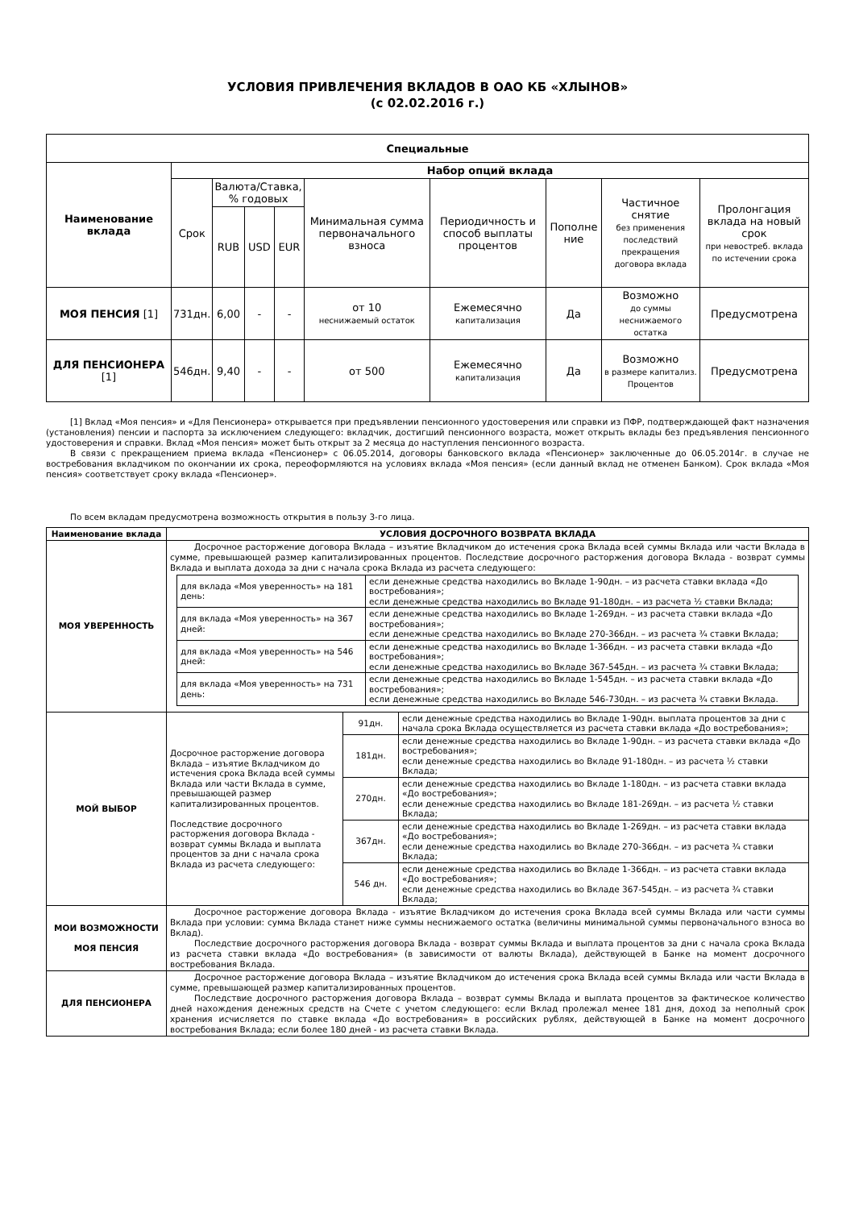УСЛОВИЯ ПРИВЛЕЧЕНИЯ ВКЛАДОВ В ОАО КБ «ХЛЫНОВ»
(с 02.02.2016 г.)
| Специальные | | | | | | | | | |
| --- | --- | --- | --- | --- | --- | --- | --- | --- | --- |
| Наименование вклада | Набор опций вклада | | | | | | | | |
| | Срок | Валюта/Ставка, % годовых | | | Минимальная сумма первоначального взноса | Периодичность и способ выплаты процентов | Пополне ние | Частичное снятие без применения последствий прекращения договора вклада | Пролонгация вклада на новый срок при невостреб. вклада по истечении срока |
| | | RUB | USD | EUR | | | | | |
| МОЯ ПЕНСИЯ [1] | 731дн. | 6,00 | - | - | от 10 неснижаемый остаток | Ежемесячно капитализация | Да | Возможно до суммы неснижаемого остатка | Предусмотрена |
| ДЛЯ ПЕНСИОНЕРА [1] | 546дн. | 9,40 | - | - | от 500 | Ежемесячно капитализация | Да | Возможно в размере капитализ. Процентов | Предусмотрена |
[1] Вклад «Моя пенсия» и «Для Пенсионера» открывается при предъявлении пенсионного удостоверения или справки из ПФР, подтверждающей факт назначения (установления) пенсии и паспорта за исключением следующего: вкладчик, достигший пенсионного возраста, может открыть вклады без предъявления пенсионного удостоверения и справки. Вклад «Моя пенсия» может быть открыт за 2 месяца до наступления пенсионного возраста.
В связи с прекращением приема вклада «Пенсионер» с 06.05.2014, договоры банковского вклада «Пенсионер» заключенные до 06.05.2014г. в случае не востребования вкладчиком по окончании их срока, переоформляются на условиях вклада «Моя пенсия» (если данный вклад не отменен Банком). Срок вклада «Моя пенсия» соответствует сроку вклада «Пенсионер».
По всем вкладам предусмотрена возможность открытия в пользу 3-го лица.
| Наименование вклада | УСЛОВИЯ ДОСРОЧНОГО ВОЗВРАТА ВКЛАДА | | |
| --- | --- | --- | --- |
| МОЯ УВЕРЕННОСТЬ | Досрочное расторжение договора Вклада – изъятие Вкладчиком до истечения срока Вклада всей суммы Вклада или части Вклада в сумме, превышающей размер капитализированных процентов. Последствие досрочного расторжения договора Вклада - возврат суммы Вклада и выплата дохода за дни с начала срока Вклада из расчета следующего: / для вклада «Моя уверенность» на 181 день: / если денежные средства находились во Вкладе 1-90дн. – из расчета ставки вклада «До востребования»; если денежные средства находились во Вкладе 91-180дн. – из расчета ½ ставки Вклада; / / для вклада «Моя уверенность» на 367 дней: / если денежные средства находились во Вкладе 1-269дн. – из расчета ставки вклада «До востребования»; если денежные средства находились во Вкладе 270-366дн. – из расчета ¾ ставки Вклада; / / для вклада «Моя уверенность» на 546 дней: / если денежные средства находились во Вкладе 1-366дн. – из расчета ставки вклада «До востребования»; если денежные средства находились во Вкладе 367-545дн. – из расчета ¾ ставки Вклада; / / для вклада «Моя уверенность» на 731 день: / если денежные средства находились во Вкладе 1-545дн. – из расчета ставки вклада «До востребования»; если денежные средства находились во Вкладе 546-730дн. – из расчета ¾ ставки Вклада. / | | |
| МОЙ ВЫБОР | Досрочное расторжение договора Вклада – изъятие Вкладчиком до истечения срока Вклада всей суммы Вклада или части Вклада в сумме, превышающей размер капитализированных процентов. Последствие досрочного расторжения договора Вклада - возврат суммы Вклада и выплата процентов за дни с начала срока Вклада из расчета следующего: | 91дн. | если денежные средства находились во Вкладе 1-90дн. выплата процентов за дни с начала срока Вклада осуществляется из расчета ставки вклада «До востребования»; |
| | | 181дн. | если денежные средства находились во Вкладе 1-90дн. – из расчета ставки вклада «До востребования»; если денежные средства находились во Вкладе 91-180дн. – из расчета ½ ставки Вклада; |
| | | 270дн. | если денежные средства находились во Вкладе 1-180дн. – из расчета ставки вклада «До востребования»; если денежные средства находились во Вкладе 181-269дн. – из расчета ½ ставки Вклада; |
| | | 367дн. | если денежные средства находились во Вкладе 1-269дн. – из расчета ставки вклада «До востребования»; если денежные средства находились во Вкладе 270-366дн. – из расчета ¾ ставки Вклада; |
| | | 546 дн. | если денежные средства находились во Вкладе 1-366дн. – из расчета ставки вклада «До востребования»; если денежные средства находились во Вкладе 367-545дн. – из расчета ¾ ставки Вклада; |
| МОИ ВОЗМОЖНОСТИ МОЯ ПЕНСИЯ | Досрочное расторжение договора Вклада - изъятие Вкладчиком до истечения срока Вклада всей суммы Вклада или части суммы Вклада при условии: сумма Вклада станет ниже суммы неснижаемого остатка (величины минимальной суммы первоначального взноса во Вклад). Последствие досрочного расторжения договора Вклада - возврат суммы Вклада и выплата процентов за дни с начала срока Вклада из расчета ставки вклада «До востребования» (в зависимости от валюты Вклада), действующей в Банке на момент досрочного востребования Вклада. | | |
| ДЛЯ ПЕНСИОНЕРА | Досрочное расторжение договора Вклада – изъятие Вкладчиком до истечения срока Вклада всей суммы Вклада или части Вклада в сумме, превышающей размер капитализированных процентов. Последствие досрочного расторжения договора Вклада – возврат суммы Вклада и выплата процентов за фактическое количество дней нахождения денежных средств на Счете с учетом следующего: если Вклад пролежал менее 181 дня, доход за неполный срок хранения исчисляется по ставке вклада «До востребования» в российских рублях, действующей в Банке на момент досрочного востребования Вклада; если более 180 дней - из расчета ставки Вклада. | | |